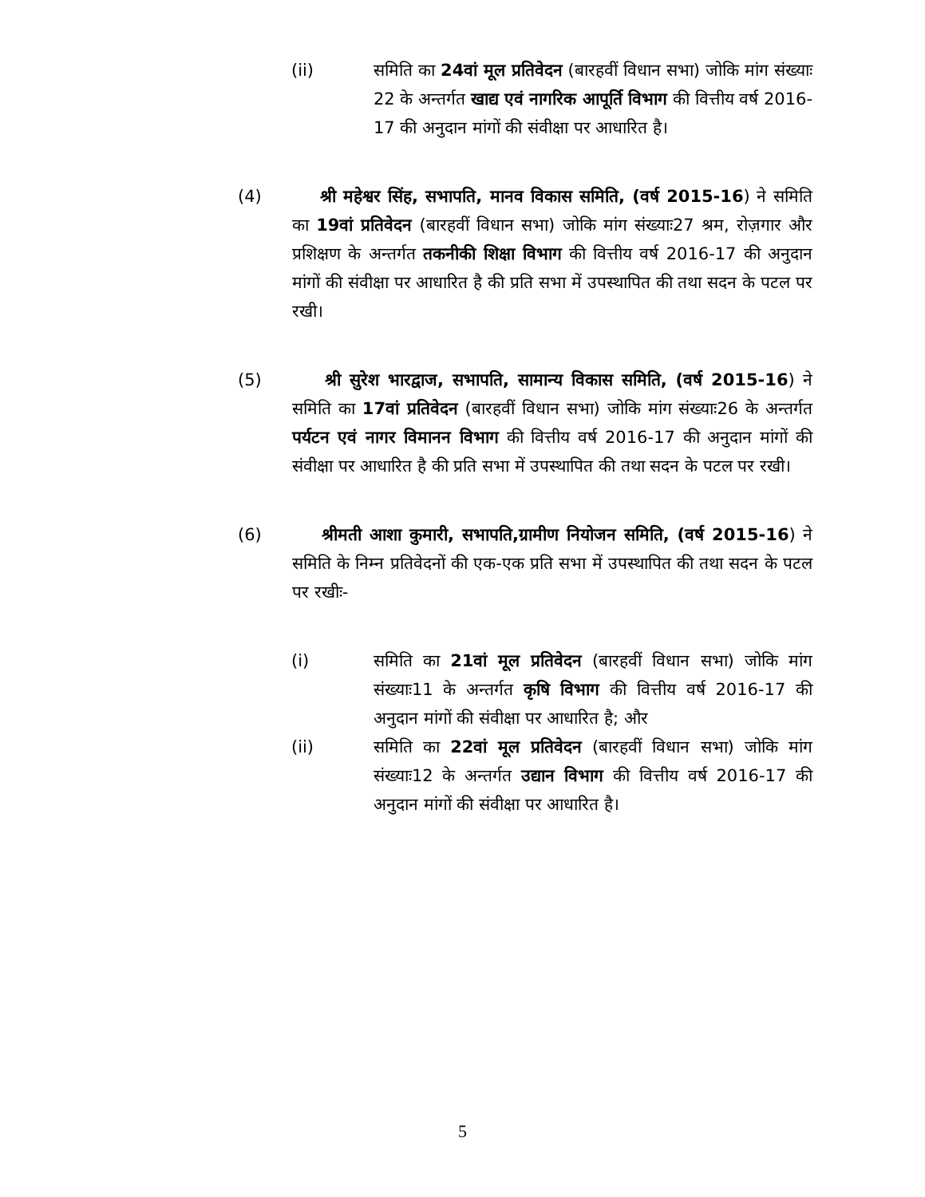(ii) समिति का 24वां मूल प्रतिवेदन (बारहवीं विधान सभा) जोकि मांग संख्याः 22 के अन्तर्गत खाद्य एवं नागरिक आपूर्ति विभाग की वित्तीय वर्ष 2016-17 की अनुदान मांगों की संवीक्षा पर आधारित है।
(4) श्री महेश्वर सिंह, सभापति, मानव विकास समिति, (वर्ष 2015-16) ने समिति का 19वां प्रतिवेदन (बारहवीं विधान सभा) जोकि मांग संख्याः27 श्रम, रोज़गार और प्रशिक्षण के अन्तर्गत तकनीकी शिक्षा विभाग की वित्तीय वर्ष 2016-17 की अनुदान मांगों की संवीक्षा पर आधारित है की प्रति सभा में उपस्थापित की तथा सदन के पटल पर रखी।
(5) श्री सुरेश भारद्वाज, सभापति, सामान्य विकास समिति, (वर्ष 2015-16) ने समिति का 17वां प्रतिवेदन (बारहवीं विधान सभा) जोकि मांग संख्याः26 के अन्तर्गत पर्यटन एवं नागर विमानन विभाग की वित्तीय वर्ष 2016-17 की अनुदान मांगों की संवीक्षा पर आधारित है की प्रति सभा में उपस्थापित की तथा सदन के पटल पर रखी।
(6) श्रीमती आशा कुमारी, सभापति,ग्रामीण नियोजन समिति, (वर्ष 2015-16) ने समिति के निम्न प्रतिवेदनों की एक-एक प्रति सभा में उपस्थापित की तथा सदन के पटल पर रखीः-
(i) समिति का 21वां मूल प्रतिवेदन (बारहवीं विधान सभा) जोकि मांग संख्याः11 के अन्तर्गत कृषि विभाग की वित्तीय वर्ष 2016-17 की अनुदान मांगों की संवीक्षा पर आधारित है; और
(ii) समिति का 22वां मूल प्रतिवेदन (बारहवीं विधान सभा) जोकि मांग संख्याः12 के अन्तर्गत उद्यान विभाग की वित्तीय वर्ष 2016-17 की अनुदान मांगों की संवीक्षा पर आधारित है।
5